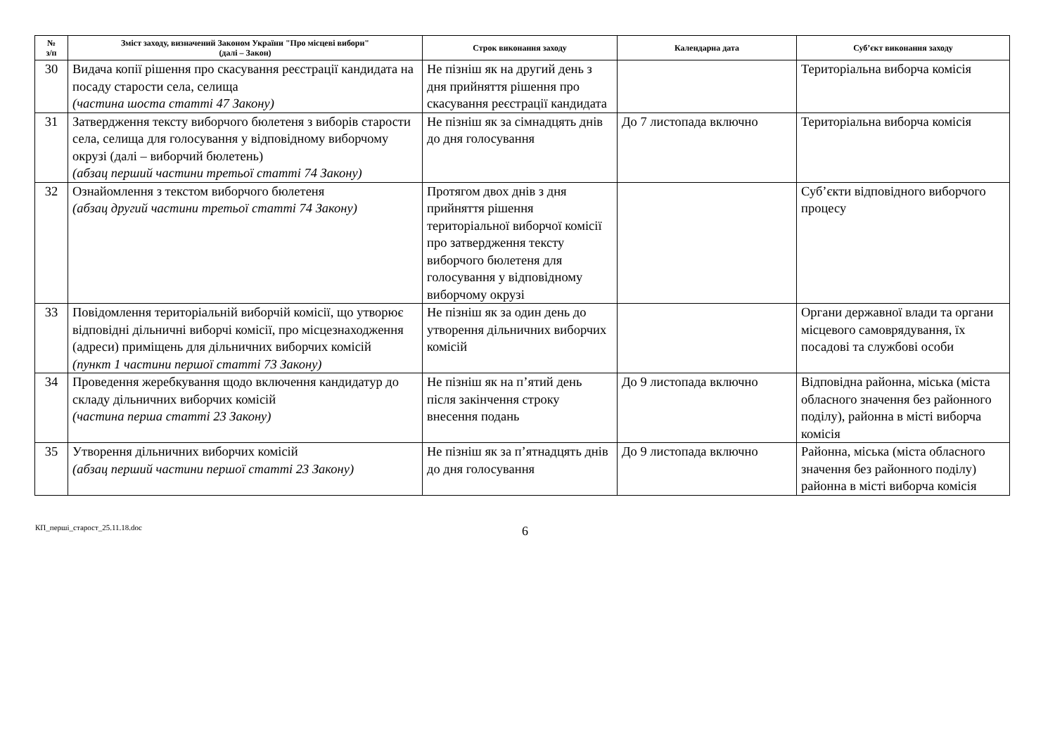| № з/п | Зміст заходу, визначений Законом України "Про місцеві вибори" (далі – Закон) | Строк виконання заходу | Календарна дата | Суб’єкт виконання заходу |
| --- | --- | --- | --- | --- |
| 30 | Видача копії рішення про скасування реєстрації кандидата на посаду старости села, селища (частина шоста статті 47 Закону) | Не пізніш як на другий день з дня прийняття рішення про скасування реєстрації кандидата | | Територіальна виборча комісія |
| 31 | Затвердження тексту виборчого бюлетеня з виборів старости села, селища для голосування у відповідному виборчому окрузі (далі – виборчий бюлетень) (абзац перший частини третьої статті 74 Закону) | Не пізніш як за сімнадцять днів до дня голосування | До 7 листопада включно | Територіальна виборча комісія |
| 32 | Ознайомлення з текстом виборчого бюлетеня (абзац другий частини третьої статті 74 Закону) | Протягом двох днів з дня прийняття рішення територіальної виборчої комісії про затвердження тексту виборчого бюлетеня для голосування у відповідному виборчому окрузі | | Суб’єкти відповідного виборчого процесу |
| 33 | Повідомлення територіальній виборчій комісії, що утворює відповідні дільничні виборчі комісії, про місцезнаходження (адреси) приміщень для дільничних виборчих комісій (пункт 1 частини першої статті 73 Закону) | Не пізніш як за один день до утворення дільничних виборчих комісій | | Органи державної влади та органи місцевого самоврядування, їх посадові та службові особи |
| 34 | Проведення жеребкування щодо включення кандидатур до складу дільничних виборчих комісій (частина перша статті 23 Закону) | Не пізніш як на п’ятий день після закінчення строку внесення подань | До 9 листопада включно | Відповідна районна, міська (міста обласного значення без районного поділу), районна в місті виборча комісія |
| 35 | Утворення дільничних виборчих комісій (абзац перший частини першої статті 23 Закону) | Не пізніш як за п’ятнадцять днів до дня голосування | До 9 листопада включно | Районна, міська (міста обласного значення без районного поділу) районна в місті виборча комісія |
КП_перші_старост_25.11.18.doc 6